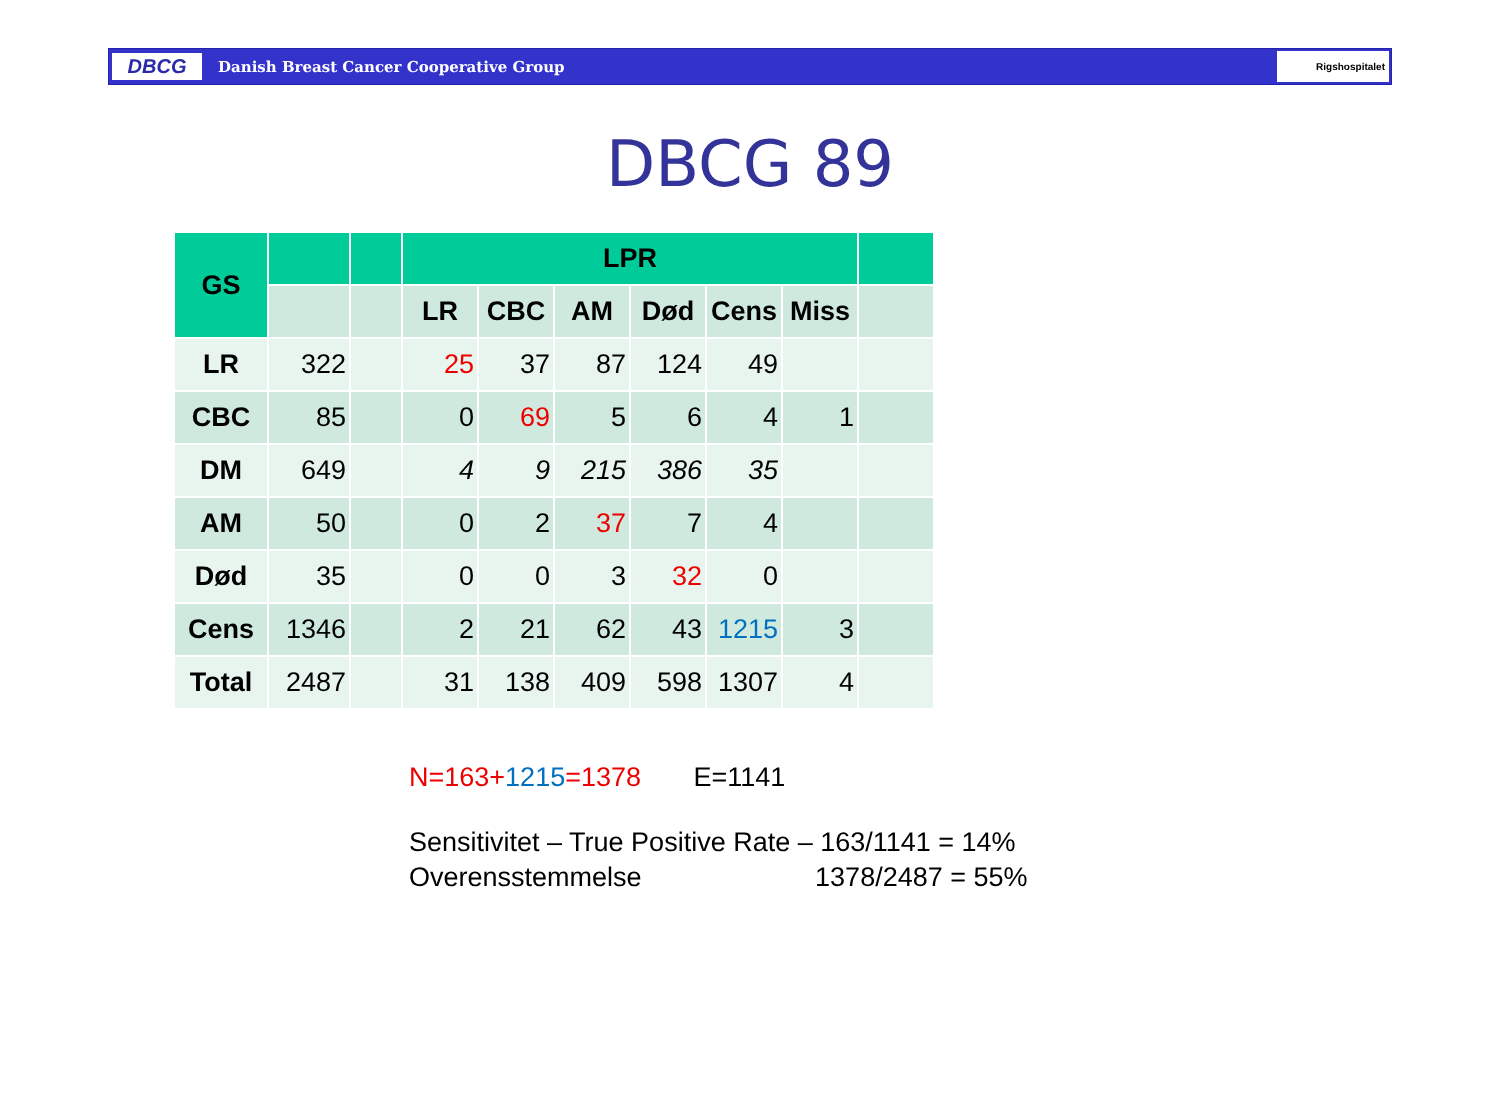DBCG
Danish Breast Cancer Cooperative Group
Rigshospitalet
DBCG 89
| GS | | | LPR | | | | | | |
| --- | --- | --- | --- | --- | --- | --- | --- | --- | --- |
| | | | LR | CBC | AM | Død | Cens | Miss | |
| LR | 322 | | 25 | 37 | 87 | 124 | 49 | | |
| CBC | 85 | | 0 | 69 | 5 | 6 | 4 | 1 | |
| DM | 649 | | 4 | 9 | 215 | 386 | 35 | | |
| AM | 50 | | 0 | 2 | 37 | 7 | 4 | | |
| Død | 35 | | 0 | 0 | 3 | 32 | 0 | | |
| Cens | 1346 | | 2 | 21 | 62 | 43 | 1215 | 3 | |
| Total | 2487 | | 31 | 138 | 409 | 598 | 1307 | 4 | |
N=163+1215=1378 E=1141
Sensitivitet – True Positive Rate – 163/1141 = 14%
Overensstemmelse 1378/2487 = 55%